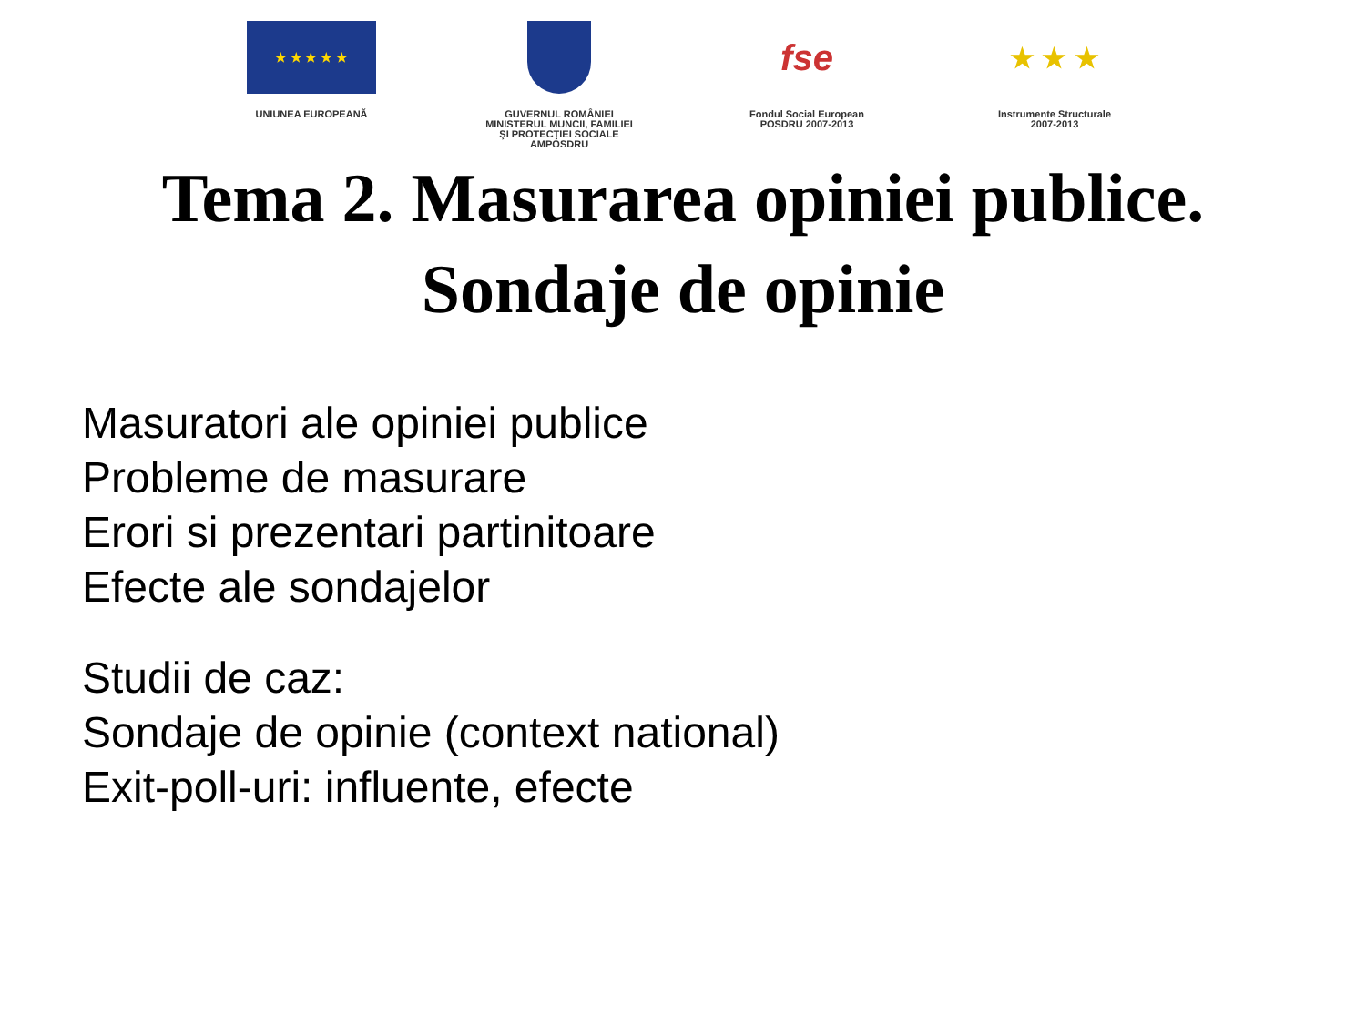★ ★ ★ ★ ★
UNIUNEA EUROPEANĂ
GUVERNUL ROMÂNIEI
MINISTERUL MUNCII, FAMILIEI
ŞI PROTECŢIEI SOCIALE
AMPOSDRU
fse
Fondul Social European
POSDRU 2007-2013
★ ★ ★
Instrumente Structurale
2007-2013
Tema 2. Masurarea opiniei publice.
Sondaje de opinie
Masuratori ale opiniei publice
Probleme de masurare
Erori si prezentari partinitoare
Efecte ale sondajelor
Studii de caz:
Sondaje de opinie (context national)
Exit-poll-uri: influente, efecte